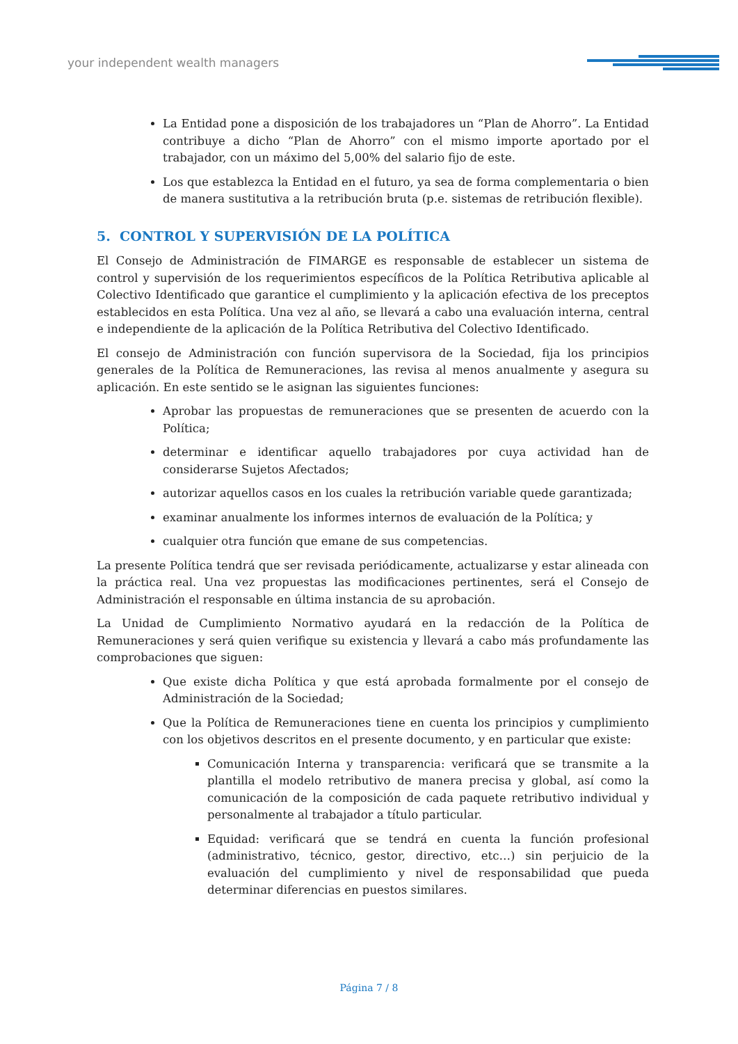your independent wealth managers
La Entidad pone a disposición de los trabajadores un “Plan de Ahorro”. La Entidad contribuye a dicho “Plan de Ahorro” con el mismo importe aportado por el trabajador, con un máximo del 5,00% del salario fijo de este.
Los que establezca la Entidad en el futuro, ya sea de forma complementaria o bien de manera sustitutiva a la retribución bruta (p.e. sistemas de retribución flexible).
5. CONTROL Y SUPERVISIÓN DE LA POLÍTICA
El Consejo de Administración de FIMARGE es responsable de establecer un sistema de control y supervisión de los requerimientos específicos de la Política Retributiva aplicable al Colectivo Identificado que garantice el cumplimiento y la aplicación efectiva de los preceptos establecidos en esta Política. Una vez al año, se llevará a cabo una evaluación interna, central e independiente de la aplicación de la Política Retributiva del Colectivo Identificado.
El consejo de Administración con función supervisora de la Sociedad, fija los principios generales de la Política de Remuneraciones, las revisa al menos anualmente y asegura su aplicación. En este sentido se le asignan las siguientes funciones:
Aprobar las propuestas de remuneraciones que se presenten de acuerdo con la Política;
determinar e identificar aquello trabajadores por cuya actividad han de considerarse Sujetos Afectados;
autorizar aquellos casos en los cuales la retribución variable quede garantizada;
examinar anualmente los informes internos de evaluación de la Política; y
cualquier otra función que emane de sus competencias.
La presente Política tendrá que ser revisada periódicamente, actualizarse y estar alineada con la práctica real. Una vez propuestas las modificaciones pertinentes, será el Consejo de Administración el responsable en última instancia de su aprobación.
La Unidad de Cumplimiento Normativo ayudará en la redacción de la Política de Remuneraciones y será quien verifique su existencia y llevará a cabo más profundamente las comprobaciones que siguen:
Que existe dicha Política y que está aprobada formalmente por el consejo de Administración de la Sociedad;
Que la Política de Remuneraciones tiene en cuenta los principios y cumplimiento con los objetivos descritos en el presente documento, y en particular que existe:
Comunicación Interna y transparencia: verificará que se transmite a la plantilla el modelo retributivo de manera precisa y global, así como la comunicación de la composición de cada paquete retributivo individual y personalmente al trabajador a título particular.
Equidad: verificará que se tendrá en cuenta la función profesional (administrativo, técnico, gestor, directivo, etc…) sin perjuicio de la evaluación del cumplimiento y nivel de responsabilidad que pueda determinar diferencias en puestos similares.
Página 7 / 8